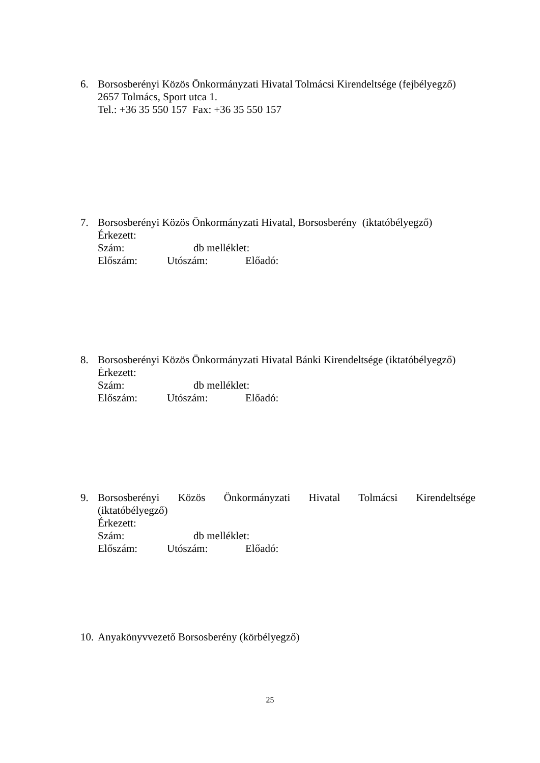6.
Borsosberényi Közös Önkormányzati Hivatal Tolmácsi Kirendeltsége (fejbélyegző)
2657 Tolmács, Sport utca 1.
Tel.: +36 35 550 157 Fax: +36 35 550 157
7.
Borsosberényi Közös Önkormányzati Hivatal, Borsosberény (iktatóbélyegző)
Érkezett:
Szám: db melléklet:
Előszám: Utószám: Előadó:
8.
Borsosberényi Közös Önkormányzati Hivatal Bánki Kirendeltsége (iktatóbélyegző)
Érkezett:
Szám: db melléklet:
Előszám: Utószám: Előadó:
9.
Borsosberényi Közös Önkormányzati Hivatal Tolmácsi Kirendeltsége
(iktatóbélyegző)
Érkezett:
Szám: db melléklet:
Előszám: Utószám: Előadó:
10.
Anyakönyvvezető Borsosberény (körbélyegző)
25